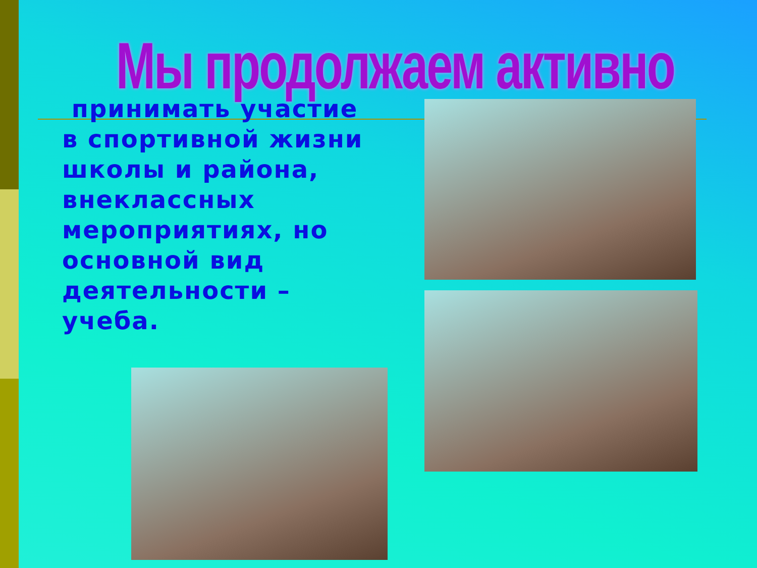Мы продолжаем активно
принимать участие в спортивной жизни школы и района, внеклассных мероприятиях, но основной вид деятельности – учеба.